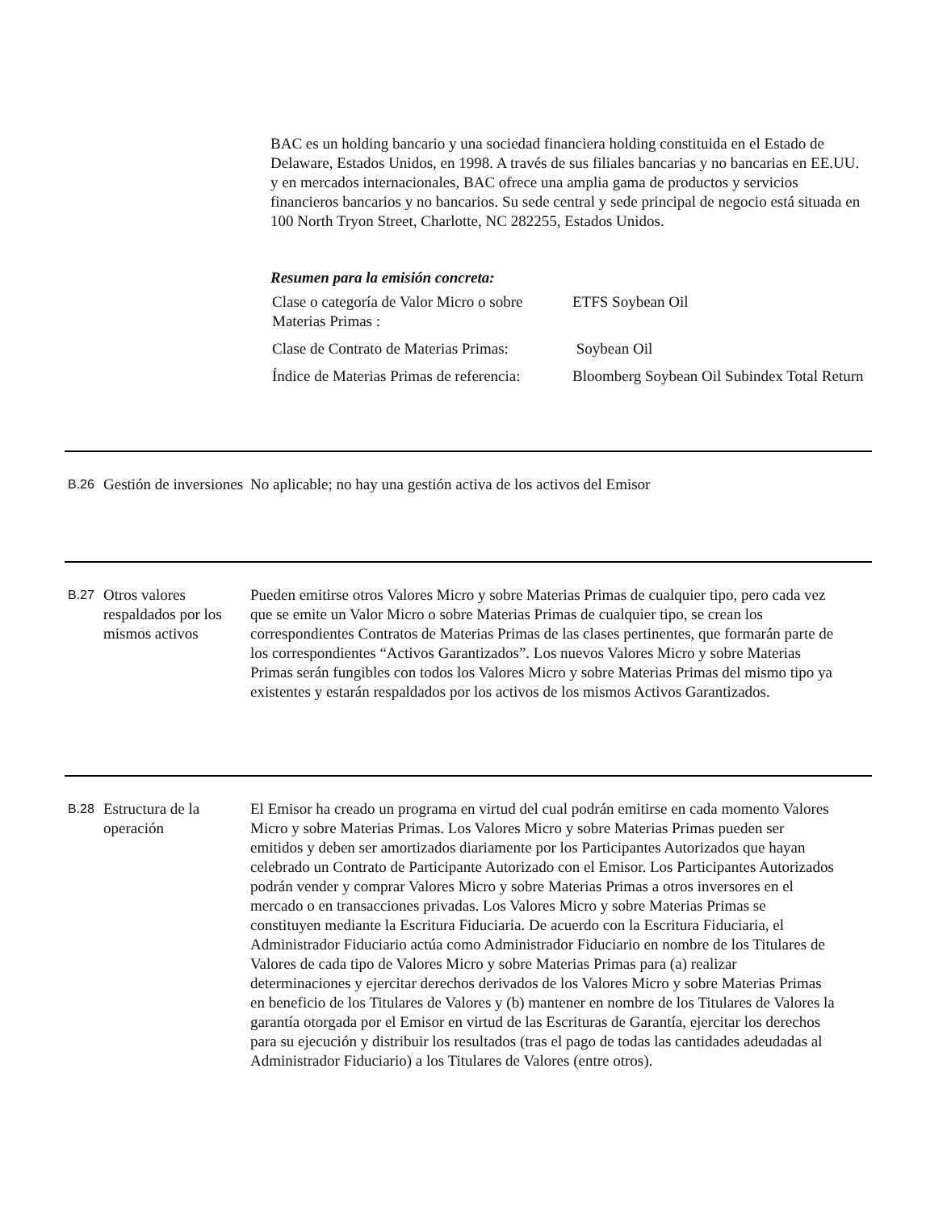BAC es un holding bancario y una sociedad financiera holding constituida en el Estado de Delaware, Estados Unidos, en 1998. A través de sus filiales bancarias y no bancarias en EE.UU. y en mercados internacionales, BAC ofrece una amplia gama de productos y servicios financieros bancarios y no bancarios. Su sede central y sede principal de negocio está situada en 100 North Tryon Street, Charlotte, NC 282255, Estados Unidos.
Resumen para la emisión concreta:
| Clase o categoría de Valor Micro o sobre Materias Primas : | ETFS Soybean Oil |
| Clase de Contrato de Materias Primas: | Soybean Oil |
| Índice de Materias Primas de referencia: | Bloomberg Soybean Oil Subindex Total Return |
B.26
Gestión de inversiones
No aplicable; no hay una gestión activa de los activos del Emisor
B.27
Otros valores respaldados por los mismos activos
Pueden emitirse otros Valores Micro y sobre Materias Primas de cualquier tipo, pero cada vez que se emite un Valor Micro o sobre Materias Primas de cualquier tipo, se crean los correspondientes Contratos de Materias Primas de las clases pertinentes, que formarán parte de los correspondientes “Activos Garantizados”. Los nuevos Valores Micro y sobre Materias Primas serán fungibles con todos los Valores Micro y sobre Materias Primas del mismo tipo ya existentes y estarán respaldados por los activos de los mismos Activos Garantizados.
B.28
Estructura de la operación
El Emisor ha creado un programa en virtud del cual podrán emitirse en cada momento Valores Micro y sobre Materias Primas. Los Valores Micro y sobre Materias Primas pueden ser emitidos y deben ser amortizados diariamente por los Participantes Autorizados que hayan celebrado un Contrato de Participante Autorizado con el Emisor. Los Participantes Autorizados podrán vender y comprar Valores Micro y sobre Materias Primas a otros inversores en el mercado o en transacciones privadas. Los Valores Micro y sobre Materias Primas se constituyen mediante la Escritura Fiduciaria. De acuerdo con la Escritura Fiduciaria, el Administrador Fiduciario actúa como Administrador Fiduciario en nombre de los Titulares de Valores de cada tipo de Valores Micro y sobre Materias Primas para (a) realizar determinaciones y ejercitar derechos derivados de los Valores Micro y sobre Materias Primas en beneficio de los Titulares de Valores y (b) mantener en nombre de los Titulares de Valores la garantía otorgada por el Emisor en virtud de las Escrituras de Garantía, ejercitar los derechos para su ejecución y distribuir los resultados (tras el pago de todas las cantidades adeudadas al Administrador Fiduciario) a los Titulares de Valores (entre otros).